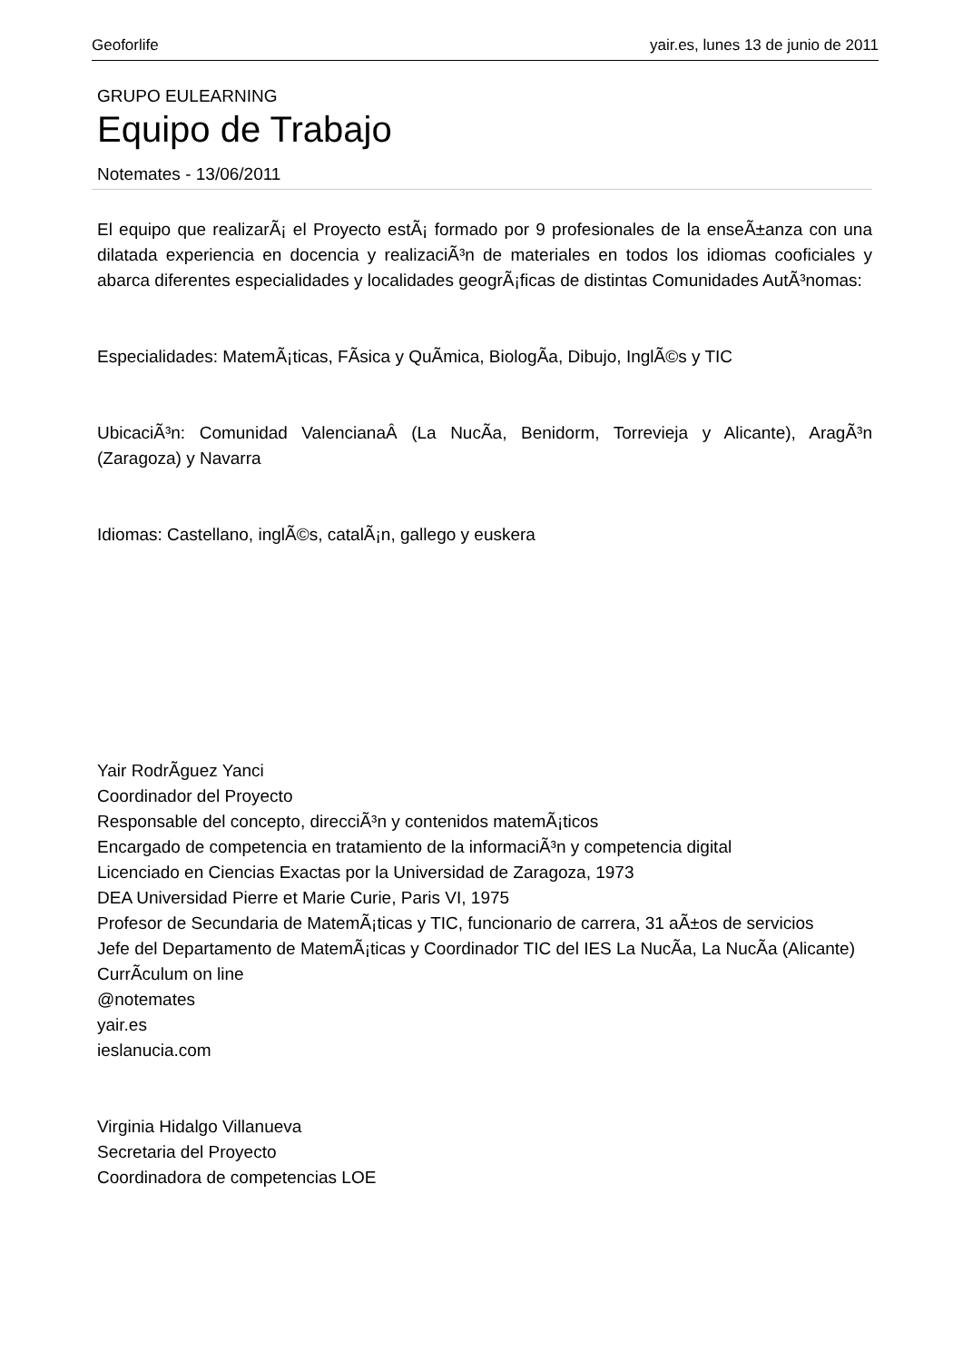Geoforlife yair.es, lunes 13 de junio de 2011
GRUPO EULEARNING
Equipo de Trabajo
Notemates - 13/06/2011
El equipo que realizarÃ¡ el Proyecto estÃ¡ formado por 9 profesionales de la enseÃ±anza con una dilatada experiencia en docencia y realizaciÃ³n de materiales en todos los idiomas cooficiales y abarca diferentes especialidades y localidades geogrÃ¡ficas de distintas Comunidades AutÃ³nomas:
Especialidades: MatemÃ¡ticas, FÃ­sica y QuÃ­mica, BiologÃ­a, Dibujo, InglÃ©s y TIC
UbicaciÃ³n: Comunidad ValencianaÂ (La NucÃ­a, Benidorm, Torrevieja y Alicante), AragÃ³n (Zaragoza) y Navarra
Idiomas: Castellano, inglÃ©s, catalÃ¡n, gallego y euskera
Yair RodrÃ­guez Yanci
Coordinador del Proyecto
Responsable del concepto, direcciÃ³n y contenidos matemÃ¡ticos
Encargado de competencia en tratamiento de la informaciÃ³n y competencia digital
Licenciado en Ciencias Exactas por la Universidad de Zaragoza, 1973
DEA Universidad Pierre et Marie Curie, Paris VI, 1975
Profesor de Secundaria de MatemÃ¡ticas y TIC, funcionario de carrera, 31 aÃ±os de servicios
Jefe del Departamento de MatemÃ¡ticas y Coordinador TIC del IES La NucÃ­a, La NucÃ­a (Alicante)
CurrÃ­culum on line
@notemates
yair.es
ieslanucia.com
Virginia Hidalgo Villanueva
Secretaria del Proyecto
Coordinadora de competencias LOE